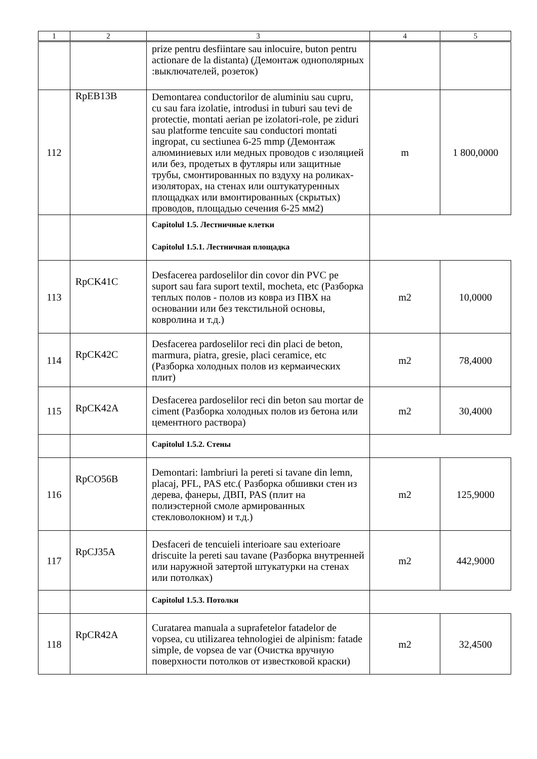| 1 | 2 | 3 | 4 | 5 |
| --- | --- | --- | --- | --- |
| | | prize pentru desfiintare sau inlocuire, buton pentru actionare de la distanta) (Демонтаж однополярных :выключателей, розеток) | | |
| 112 | RpEB13B | Demontarea conductorilor de aluminiu sau cupru, cu sau fara izolatie, introdusi in tuburi sau tevi de protectie, montati aerian pe izolatori-role, pe ziduri sau platforme tencuite sau conductori montati ingropat, cu sectiunea 6-25 mmp (Демонтаж алюминиевых или медных проводов с изоляцией или без, продетых в футляры или защитные трубы, смонтированных по вздуху на роликах-изоляторах, на стенах или оштукатуренных площадках или вмонтированных (скрытых) проводов, площадью сечения 6-25 мм2) | m | 1 800,0000 |
| | | Capitolul 1.5. Лестничные клетки Capitolul 1.5.1. Лестничная площадка | | |
| 113 | RpCK41C | Desfacerea pardoselilor din covor din PVC pe suport sau fara suport textil, mocheta, etc (Разборка теплых полов - полов из ковра из ПВХ на основании или без текстильной основы, ковролина и т.д.) | m2 | 10,0000 |
| 114 | RpCK42C | Desfacerea pardoselilor reci din placi de beton, marmura, piatra, gresie, placi ceramice, etc (Разборка холодных полов из кермаических плит) | m2 | 78,4000 |
| 115 | RpCK42A | Desfacerea pardoselilor reci din beton sau mortar de ciment (Разборка холодных полов из бетона или цементного раствора) | m2 | 30,4000 |
| | | Capitolul 1.5.2. Стены | | |
| 116 | RpCO56B | Demontari: lambriuri la pereti si tavane din lemn, placaj, PFL, PAS etc.( Разборка обшивки стен из дерева, фанеры, ДВП, PAS (плит на полиэстерной смоле армированных стекловолокном) и т.д.) | m2 | 125,9000 |
| 117 | RpCJ35A | Desfaceri de tencuieli interioare sau exterioare driscuite la pereti sau tavane (Разборка внутренней или наружной затертой штукатурки на стенах или потолках) | m2 | 442,9000 |
| | | Capitolul 1.5.3. Потолки | | |
| 118 | RpCR42A | Curatarea manuala a suprafetelor fatadelor de vopsea, cu utilizarea tehnologiei de alpinism: fatade simple, de vopsea de var (Очистка вручную поверхности потолков от известковой краски) | m2 | 32,4500 |